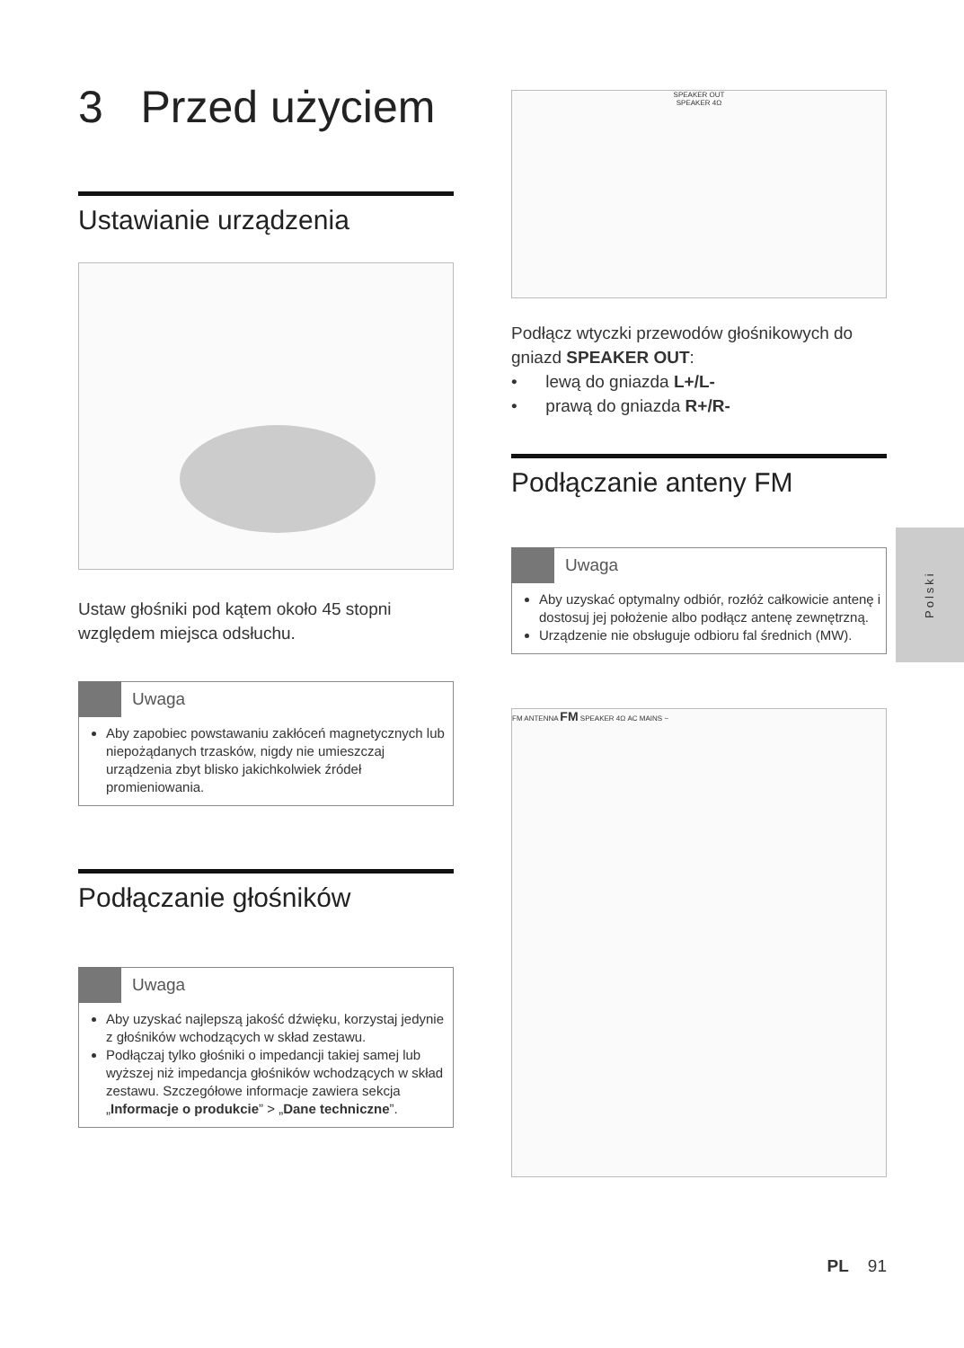3 Przed użyciem
Ustawianie urządzenia
Ustaw głośniki pod kątem około 45 stopni względem miejsca odsłuchu.
Uwaga
Aby zapobiec powstawaniu zakłóceń magnetycznych lub niepożądanych trzasków, nigdy nie umieszczaj urządzenia zbyt blisko jakichkolwiek źródeł promieniowania.
Podłączanie głośników
Uwaga
Aby uzyskać najlepszą jakość dźwięku, korzystaj jedynie z głośników wchodzących w skład zestawu.
Podłączaj tylko głośniki o impedancji takiej samej lub wyższej niż impedancja głośników wchodzących w skład zestawu. Szczegółowe informacje zawiera sekcja „Informacje o produkcie” > „Dane techniczne”.
SPEAKER OUT
SPEAKER 4Ω
Podłącz wtyczki przewodów głośnikowych do gniazd SPEAKER OUT:
• lewą do gniazda L+/L-
• prawą do gniazda R+/R-
Podłączanie anteny FM
Uwaga
Aby uzyskać optymalny odbiór, rozłóż całkowicie antenę i dostosuj jej położenie albo podłącz antenę zewnętrzną.
Urządzenie nie obsługuje odbioru fal średnich (MW).
FM ANTENNA FM SPEAKER 4Ω AC MAINS ~
PL 91
Polski